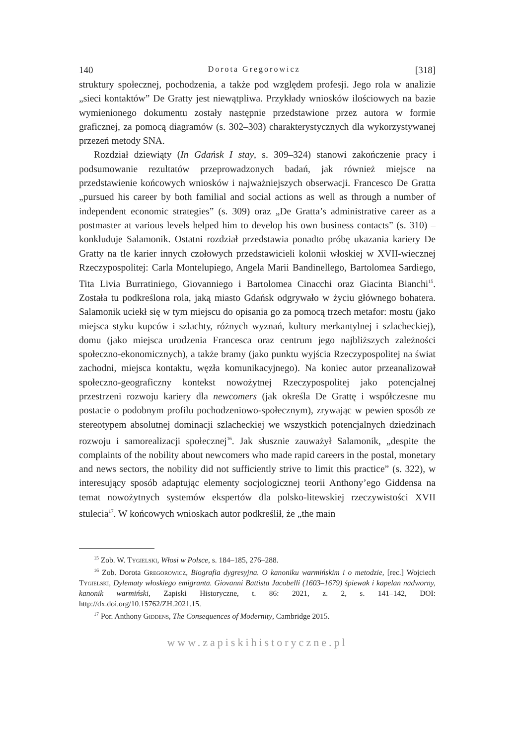140 Dorota Gregorowicz [318]
struktury społecznej, pochodzenia, a także pod względem profesji. Jego rola w analizie „sieci kontaktów” De Gratty jest niewątpliwa. Przykłady wniosków ilościowych na bazie wymienionego dokumentu zostały następnie przedstawione przez autora w formie graficznej, za pomocą diagramów (s. 302–303) charakterystycznych dla wykorzystywanej przezeń metody SNA.
Rozdział dziewiąty (In Gdańsk I stay, s. 309–324) stanowi zakończenie pracy i podsumowanie rezultatów przeprowadzonych badań, jak również miejsce na przedstawienie końcowych wniosków i najważniejszych obserwacji. Francesco De Gratta „pursued his career by both familial and social actions as well as through a number of independent economic strategies” (s. 309) oraz „De Gratta’s administrative career as a postmaster at various levels helped him to develop his own business contacts” (s. 310) – konkluduje Salamonik. Ostatni rozdział przedstawia ponadto próbę ukazania kariery De Gratty na tle karier innych czołowych przedstawicieli kolonii włoskiej w XVII-wiecznej Rzeczypospolitej: Carla Montelupiego, Angela Marii Bandinellego, Bartolomea Sardiego, Tita Livia Burratiniego, Giovanniego i Bartolomea Cinacchi oraz Giacinta Bianchi<sup>15</sup>. Została tu podkreślona rola, jaką miasto Gdańsk odgrywało w życiu głównego bohatera. Salamonik uciekł się w tym miejscu do opisania go za pomocą trzech metafor: mostu (jako miejsca styku kupców i szlachty, różnych wyznań, kultury merkantylnej i szlacheckiej), domu (jako miejsca urodzenia Francesca oraz centrum jego najbliższych zależności społeczno-ekonomicznych), a także bramy (jako punktu wyjścia Rzeczypospolitej na świat zachodni, miejsca kontaktu, węzła komunikacyjnego). Na koniec autor przeanalizował społeczno-geograficzny kontekst nowożytnej Rzeczypospolitej jako potencjalnej przestrzeni rozwoju kariery dla newcomers (jak określa De Grattę i współczesne mu postacie o podobnym profilu pochodzeniowo-społecznym), zrywając w pewien sposób ze stereotypem absolutnej dominacji szlacheckiej we wszystkich potencjalnych dziedzinach rozwoju i samorealizacji społecznej<sup>16</sup>. Jak słusznie zauważył Salamonik, „despite the complaints of the nobility about newcomers who made rapid careers in the postal, monetary and news sectors, the nobility did not sufficiently strive to limit this practice” (s. 322), w interesujący sposób adaptując elementy socjologicznej teorii Anthony’ego Giddensa na temat nowożytnych systemów ekspertów dla polsko-litewskiej rzeczywistości XVII stulecia<sup>17</sup>. W końcowych wnioskach autor podkreślił, że „the main
<sup>15</sup> Zob. W. Tygielski, Włosi w Polsce, s. 184–185, 276–288.
<sup>16</sup> Zob. Dorota Gregorowicz, Biografia dygresyjna. O kanoniku warmińskim i o metodzie, [rec.] Wojciech Tygielski, Dylematy włoskiego emigranta. Giovanni Battista Jacobelli (1603–1679) śpiewak i kapelan nadworny, kanonik warmiński, Zapiski Historyczne, t. 86: 2021, z. 2, s. 141–142, DOI: http://dx.doi.org/10.15762/ZH.2021.15.
<sup>17</sup> Por. Anthony Giddens, The Consequences of Modernity, Cambridge 2015.
www.zapiskihistoryczne.pl